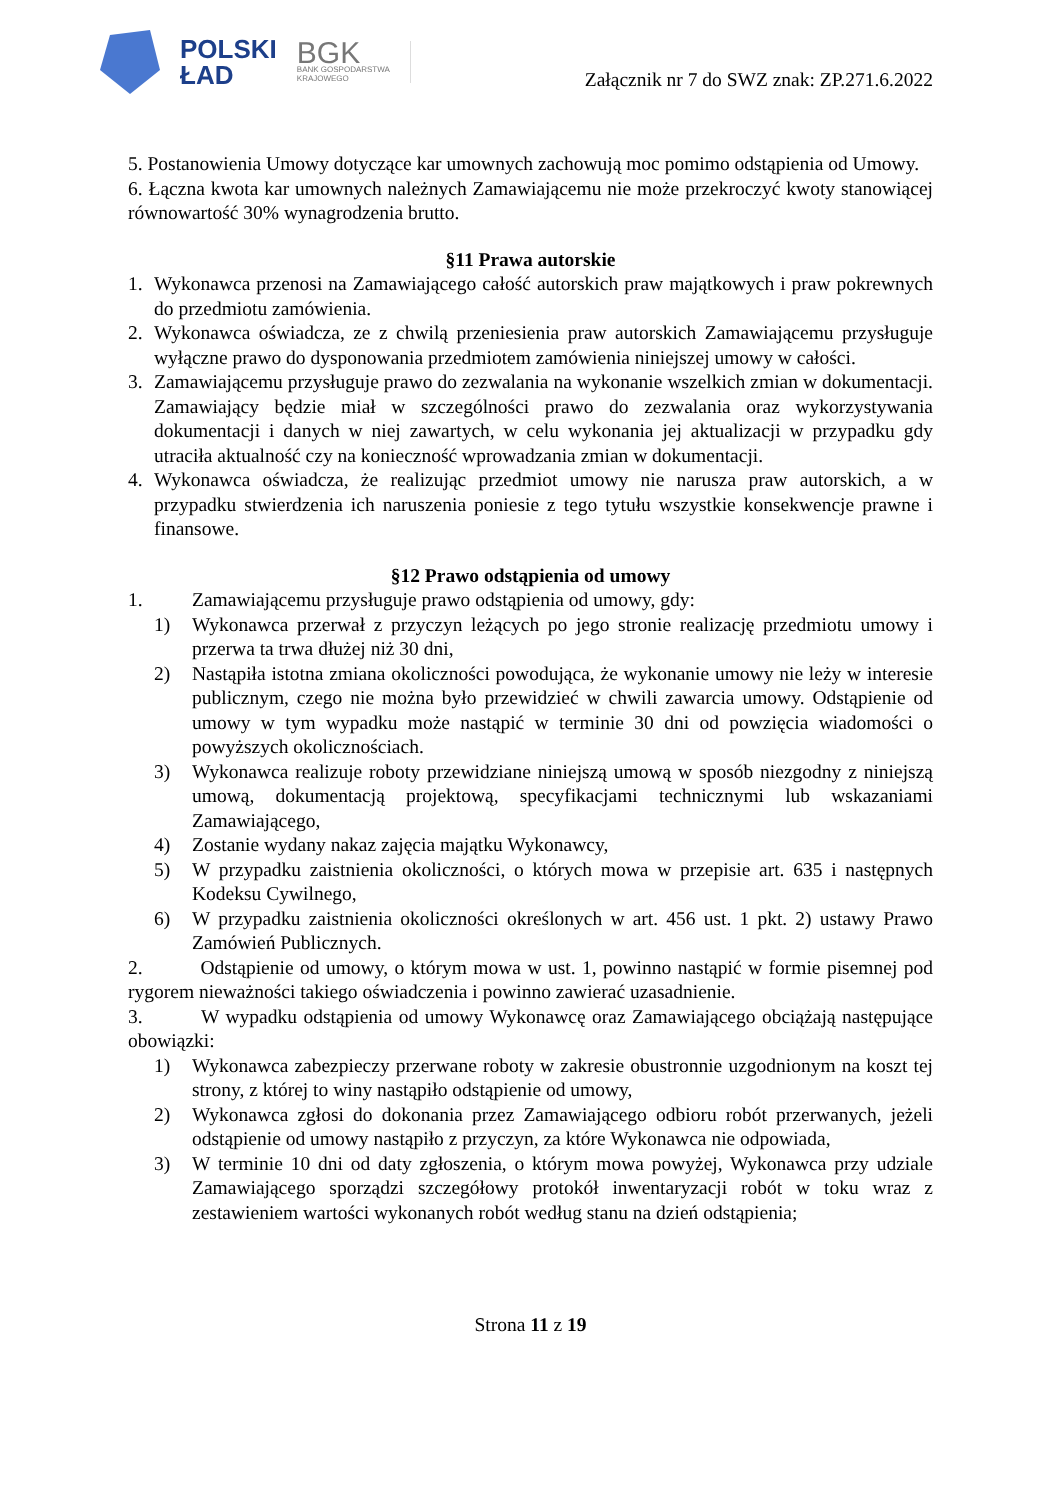POLSKI
ŁAD
BGK
BANK GOSPODARSTWA
KRAJOWEGO
Załącznik nr 7 do SWZ znak: ZP.271.6.2022
5. Postanowienia Umowy dotyczące kar umownych zachowują moc pomimo odstąpienia od Umowy.
6. Łączna kwota kar umownych należnych Zamawiającemu nie może przekroczyć kwoty stanowiącej równowartość 30% wynagrodzenia brutto.
§11 Prawa autorskie
1. Wykonawca przenosi na Zamawiającego całość autorskich praw majątkowych i praw pokrewnych do przedmiotu zamówienia.
2. Wykonawca oświadcza, ze z chwilą przeniesienia praw autorskich Zamawiającemu przysługuje wyłączne prawo do dysponowania przedmiotem zamówienia niniejszej umowy w całości.
3. Zamawiającemu przysługuje prawo do zezwalania na wykonanie wszelkich zmian w dokumentacji. Zamawiający będzie miał w szczególności prawo do zezwalania oraz wykorzystywania dokumentacji i danych w niej zawartych, w celu wykonania jej aktualizacji w przypadku gdy utraciła aktualność czy na konieczność wprowadzania zmian w dokumentacji.
4. Wykonawca oświadcza, że realizując przedmiot umowy nie narusza praw autorskich, a w przypadku stwierdzenia ich naruszenia poniesie z tego tytułu wszystkie konsekwencje prawne i finansowe.
§12 Prawo odstąpienia od umowy
1. Zamawiającemu przysługuje prawo odstąpienia od umowy, gdy:
1) Wykonawca przerwał z przyczyn leżących po jego stronie realizację przedmiotu umowy i przerwa ta trwa dłużej niż 30 dni,
2) Nastąpiła istotna zmiana okoliczności powodująca, że wykonanie umowy nie leży w interesie publicznym, czego nie można było przewidzieć w chwili zawarcia umowy. Odstąpienie od umowy w tym wypadku może nastąpić w terminie 30 dni od powzięcia wiadomości o powyższych okolicznościach.
3) Wykonawca realizuje roboty przewidziane niniejszą umową w sposób niezgodny z niniejszą umową, dokumentacją projektową, specyfikacjami technicznymi lub wskazaniami Zamawiającego,
4) Zostanie wydany nakaz zajęcia majątku Wykonawcy,
5) W przypadku zaistnienia okoliczności, o których mowa w przepisie art. 635 i następnych Kodeksu Cywilnego,
6) W przypadku zaistnienia okoliczności określonych w art. 456 ust. 1 pkt. 2) ustawy Prawo Zamówień Publicznych.
2. Odstąpienie od umowy, o którym mowa w ust. 1, powinno nastąpić w formie pisemnej pod rygorem nieważności takiego oświadczenia i powinno zawierać uzasadnienie.
3. W wypadku odstąpienia od umowy Wykonawcę oraz Zamawiającego obciążają następujące obowiązki:
1) Wykonawca zabezpieczy przerwane roboty w zakresie obustronnie uzgodnionym na koszt tej strony, z której to winy nastąpiło odstąpienie od umowy,
2) Wykonawca zgłosi do dokonania przez Zamawiającego odbioru robót przerwanych, jeżeli odstąpienie od umowy nastąpiło z przyczyn, za które Wykonawca nie odpowiada,
3) W terminie 10 dni od daty zgłoszenia, o którym mowa powyżej, Wykonawca przy udziale Zamawiającego sporządzi szczegółowy protokół inwentaryzacji robót w toku wraz z zestawieniem wartości wykonanych robót według stanu na dzień odstąpienia;
Strona 11 z 19